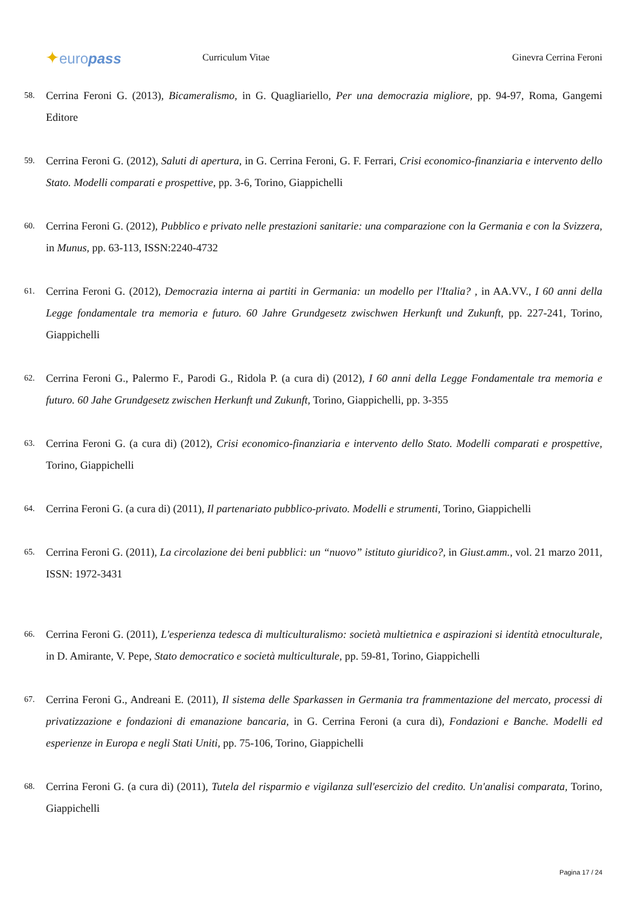✦europass
Curriculum Vitae Ginevra Cerrina Feroni
58.
Cerrina Feroni G. (2013), Bicameralismo, in G. Quagliariello, Per una democrazia migliore, pp. 94-97, Roma, Gangemi Editore
59.
Cerrina Feroni G. (2012), Saluti di apertura, in G. Cerrina Feroni, G. F. Ferrari, Crisi economico-finanziaria e intervento dello Stato. Modelli comparati e prospettive, pp. 3-6, Torino, Giappichelli
60.
Cerrina Feroni G. (2012), Pubblico e privato nelle prestazioni sanitarie: una comparazione con la Germania e con la Svizzera, in Munus, pp. 63-113, ISSN:2240-4732
61.
Cerrina Feroni G. (2012), Democrazia interna ai partiti in Germania: un modello per l'Italia? , in AA.VV., I 60 anni della Legge fondamentale tra memoria e futuro. 60 Jahre Grundgesetz zwischwen Herkunft und Zukunft, pp. 227-241, Torino, Giappichelli
62.
Cerrina Feroni G., Palermo F., Parodi G., Ridola P. (a cura di) (2012), I 60 anni della Legge Fondamentale tra memoria e futuro. 60 Jahe Grundgesetz zwischen Herkunft und Zukunft, Torino, Giappichelli, pp. 3-355
63.
Cerrina Feroni G. (a cura di) (2012), Crisi economico-finanziaria e intervento dello Stato. Modelli comparati e prospettive, Torino, Giappichelli
64.
Cerrina Feroni G. (a cura di) (2011), Il partenariato pubblico-privato. Modelli e strumenti, Torino, Giappichelli
65.
Cerrina Feroni G. (2011), La circolazione dei beni pubblici: un “nuovo” istituto giuridico?, in Giust.amm., vol. 21 marzo 2011, ISSN: 1972-3431
66.
Cerrina Feroni G. (2011), L'esperienza tedesca di multiculturalismo: società multietnica e aspirazioni si identità etnoculturale, in D. Amirante, V. Pepe, Stato democratico e società multiculturale, pp. 59-81, Torino, Giappichelli
67.
Cerrina Feroni G., Andreani E. (2011), Il sistema delle Sparkassen in Germania tra frammentazione del mercato, processi di privatizzazione e fondazioni di emanazione bancaria, in G. Cerrina Feroni (a cura di), Fondazioni e Banche. Modelli ed esperienze in Europa e negli Stati Uniti, pp. 75-106, Torino, Giappichelli
68.
Cerrina Feroni G. (a cura di) (2011), Tutela del risparmio e vigilanza sull'esercizio del credito. Un'analisi comparata, Torino, Giappichelli
Pagina 17 / 24